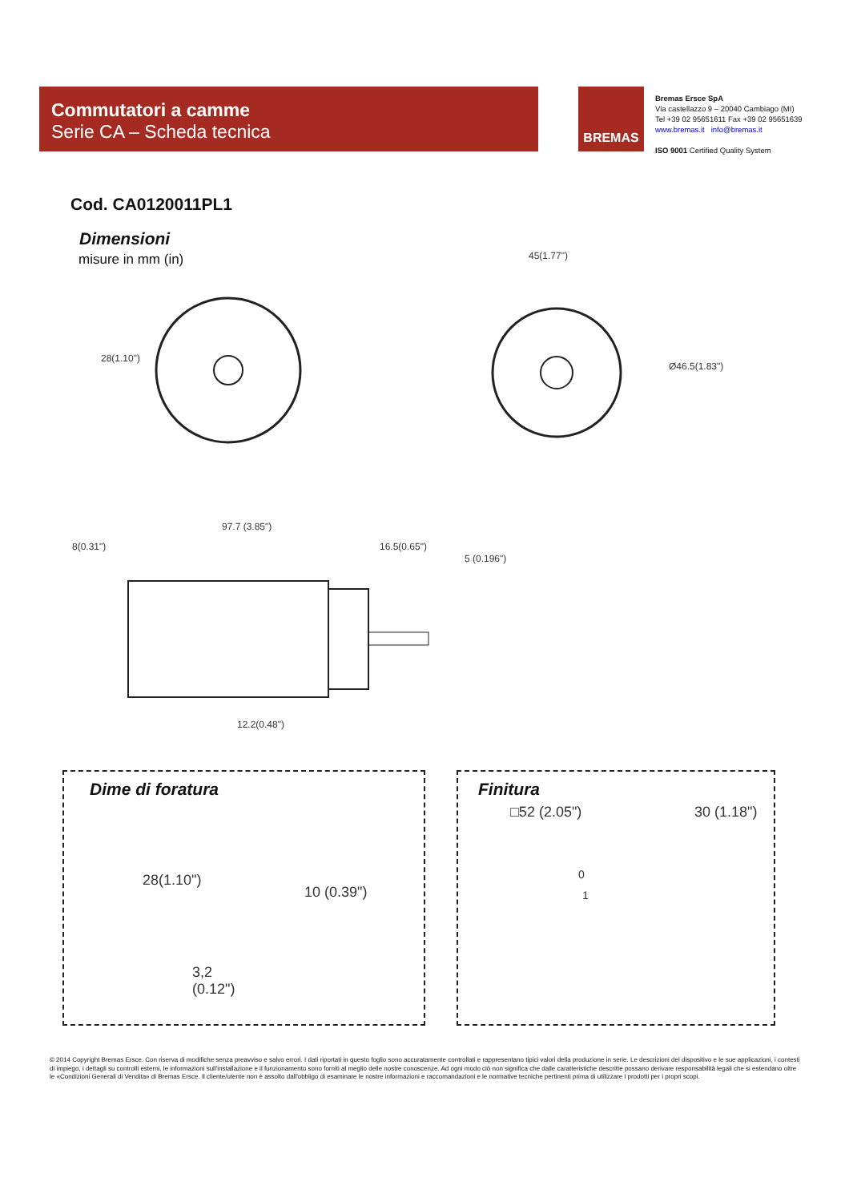Commutatori a camme
Serie CA – Scheda tecnica
BREMAS
Bremas Ersce SpA
Via castellazzo 9 – 20040 Cambiago (MI)
Tel +39 02 95651611 Fax +39 02 95651639
www.bremas.it info@bremas.it
ISO 9001 Certified Quality System
Cod. CA0120011PL1
Dimensioni
misure in mm (in)
28(1.10")
45(1.77")
Ø46.5(1.83")
97.7 (3.85")
8(0.31") 16.5(0.65")
5 (0.196")
12.2(0.48")
Dime di foratura
28(1.10")
10 (0.39")
3,2
(0.12")
Finitura
□52 (2.05") 30 (1.18")
0
1
© 2014 Copyright Bremas Ersce. Con riserva di modifiche senza preavviso e salvo errori. I dati riportati in questo foglio sono accuratamente controllati e rappresentano tipici valori della produzione in serie. Le descrizioni del dispositivo e le sue applicazioni, i contesti di impiego, i dettagli su controlli esterni, le informazioni sull'installazione e il funzionamento sono forniti al meglio delle nostre conoscenze. Ad ogni modo ciò non significa che dalle caratteristiche descritte possano derivare responsabilità legali che si estendano oltre le «Condizioni Generali di Vendita» di Bremas Ersce. Il cliente/utente non è assolto dall'obbligo di esaminare le nostre informazioni e raccomandazioni e le normative tecniche pertinenti prima di utilizzare i prodotti per i propri scopi.